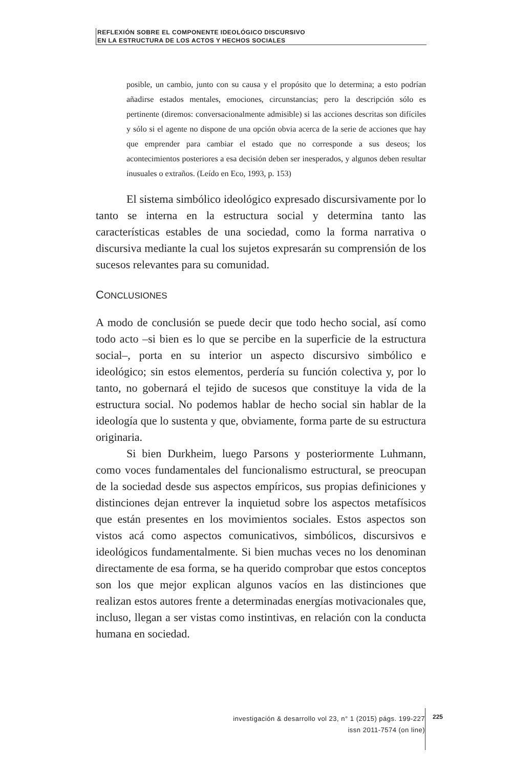REFLEXIÓN SOBRE EL COMPONENTE IDEOLÓGICO DISCURSIVO
EN LA ESTRUCTURA DE LOS ACTOS Y HECHOS SOCIALES
posible, un cambio, junto con su causa y el propósito que lo determina; a esto podrían añadirse estados mentales, emociones, circunstancias; pero la descripción sólo es pertinente (diremos: conversacionalmente admisible) si las acciones descritas son difíciles y sólo si el agente no dispone de una opción obvia acerca de la serie de acciones que hay que emprender para cambiar el estado que no corresponde a sus deseos; los acontecimientos posteriores a esa decisión deben ser inesperados, y algunos deben resultar inusuales o extraños. (Leído en Eco, 1993, p. 153)
El sistema simbólico ideológico expresado discursivamente por lo tanto se interna en la estructura social y determina tanto las características estables de una sociedad, como la forma narrativa o discursiva mediante la cual los sujetos expresarán su comprensión de los sucesos relevantes para su comunidad.
CONCLUSIONES
A modo de conclusión se puede decir que todo hecho social, así como todo acto –si bien es lo que se percibe en la superficie de la estructura social–, porta en su interior un aspecto discursivo simbólico e ideológico; sin estos elementos, perdería su función colectiva y, por lo tanto, no gobernará el tejido de sucesos que constituye la vida de la estructura social. No podemos hablar de hecho social sin hablar de la ideología que lo sustenta y que, obviamente, forma parte de su estructura originaria.
Si bien Durkheim, luego Parsons y posteriormente Luhmann, como voces fundamentales del funcionalismo estructural, se preocupan de la sociedad desde sus aspectos empíricos, sus propias definiciones y distinciones dejan entrever la inquietud sobre los aspectos metafísicos que están presentes en los movimientos sociales. Estos aspectos son vistos acá como aspectos comunicativos, simbólicos, discursivos e ideológicos fundamentalmente. Si bien muchas veces no los denominan directamente de esa forma, se ha querido comprobar que estos conceptos son los que mejor explican algunos vacíos en las distinciones que realizan estos autores frente a determinadas energías motivacionales que, incluso, llegan a ser vistas como instintivas, en relación con la conducta humana en sociedad.
investigación & desarrollo vol 23, n° 1 (2015) págs. 199-227
issn 2011-7574 (on line)
225